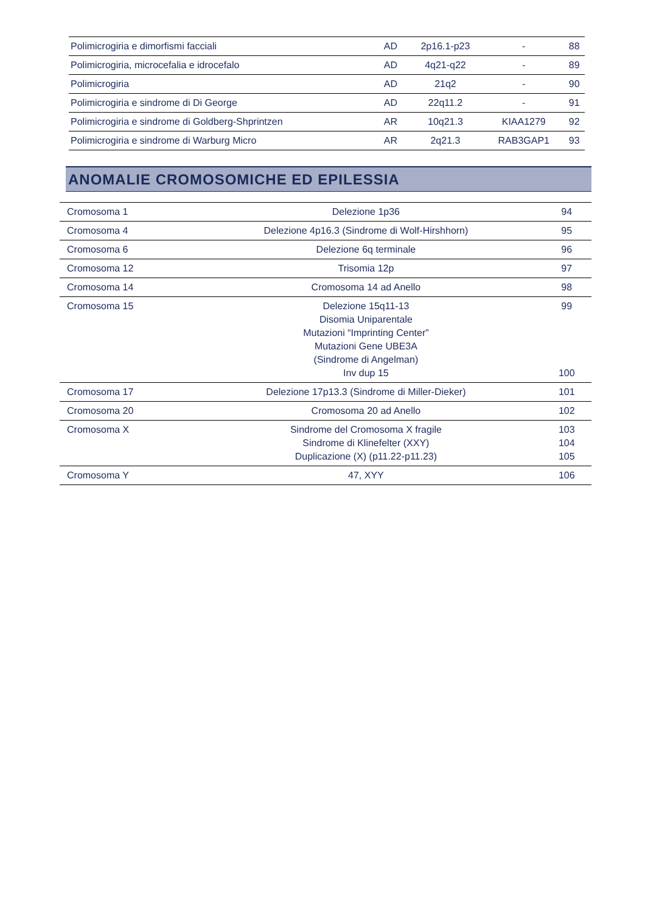| Polimicrogiria e dimorfismi facciali | AD | 2p16.1-p23 | - | 88 |
| Polimicrogiria, microcefalia e idrocefalo | AD | 4q21-q22 | - | 89 |
| Polimicrogiria | AD | 21q2 | - | 90 |
| Polimicrogiria e sindrome di Di George | AD | 22q11.2 | - | 91 |
| Polimicrogiria e sindrome di Goldberg-Shprintzen | AR | 10q21.3 | KIAA1279 | 92 |
| Polimicrogiria e sindrome di Warburg Micro | AR | 2q21.3 | RAB3GAP1 | 93 |
ANOMALIE CROMOSOMICHE ED EPILESSIA
| Cromosoma 1 | Delezione 1p36 | 94 |
| Cromosoma 4 | Delezione 4p16.3 (Sindrome di Wolf-Hirshhorn) | 95 |
| Cromosoma 6 | Delezione 6q terminale | 96 |
| Cromosoma 12 | Trisomia 12p | 97 |
| Cromosoma 14 | Cromosoma 14 ad Anello | 98 |
| Cromosoma 15 | Delezione 15q11-13 Disomia Uniparentale Mutazioni “Imprinting Center” Mutazioni Gene UBE3A (Sindrome di Angelman) Inv dup 15 | 99 100 |
| Cromosoma 17 | Delezione 17p13.3 (Sindrome di Miller-Dieker) | 101 |
| Cromosoma 20 | Cromosoma 20 ad Anello | 102 |
| Cromosoma X | Sindrome del Cromosoma X fragile Sindrome di Klinefelter (XXY) Duplicazione (X) (p11.22-p11.23) | 103 104 105 |
| Cromosoma Y | 47, XYY | 106 |